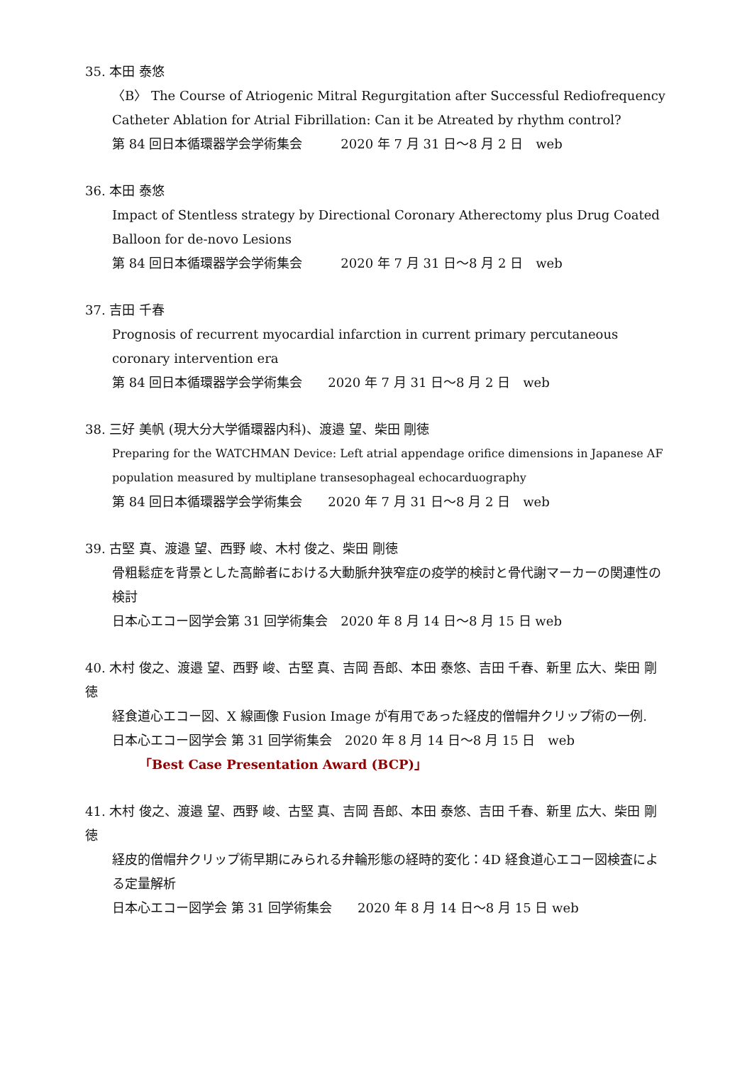35. 本田 泰悠
〈B〉 The Course of Atriogenic Mitral Regurgitation after Successful Rediofrequency Catheter Ablation for Atrial Fibrillation: Can it be Atreated by rhythm control?
第 84 回日本循環器学会学術集会　　　2020 年 7 月 31 日〜8 月 2 日　web
36. 本田 泰悠
Impact of Stentless strategy by Directional Coronary Atherectomy plus Drug Coated Balloon for de-novo Lesions
第 84 回日本循環器学会学術集会　　　2020 年 7 月 31 日〜8 月 2 日　web
37. 吉田 千春
Prognosis of recurrent myocardial infarction in current primary percutaneous coronary intervention era
第 84 回日本循環器学会学術集会　　2020 年 7 月 31 日〜8 月 2 日　web
38. 三好 美帆 (現大分大学循環器内科)、渡邉 望、柴田 剛徳
Preparing for the WATCHMAN Device: Left atrial appendage orifice dimensions in Japanese AF population measured by multiplane transesophageal echocarduography
第 84 回日本循環器学会学術集会　　2020 年 7 月 31 日〜8 月 2 日　web
39. 古堅 真、渡邉 望、西野 峻、木村 俊之、柴田 剛徳
骨粗鬆症を背景とした高齢者における大動脈弁狭窄症の疫学的検討と骨代謝マーカーの関連性の検討
日本心エコー図学会第 31 回学術集会　2020 年 8 月 14 日〜8 月 15 日 web
40. 木村 俊之、渡邉 望、西野 峻、古堅 真、吉岡 吾郎、本田 泰悠、吉田 千春、新里 広大、柴田 剛徳
経食道心エコー図、X 線画像 Fusion Image が有用であった経皮的僧帽弁クリップ術の一例.
日本心エコー図学会 第 31 回学術集会　2020 年 8 月 14 日〜8 月 15 日　web
「Best Case Presentation Award (BCP)」
41. 木村 俊之、渡邉 望、西野 峻、古堅 真、吉岡 吾郎、本田 泰悠、吉田 千春、新里 広大、柴田 剛徳
経皮的僧帽弁クリップ術早期にみられる弁輪形態の経時的変化：4D 経食道心エコー図検査による定量解析
日本心エコー図学会 第 31 回学術集会　　2020 年 8 月 14 日〜8 月 15 日 web